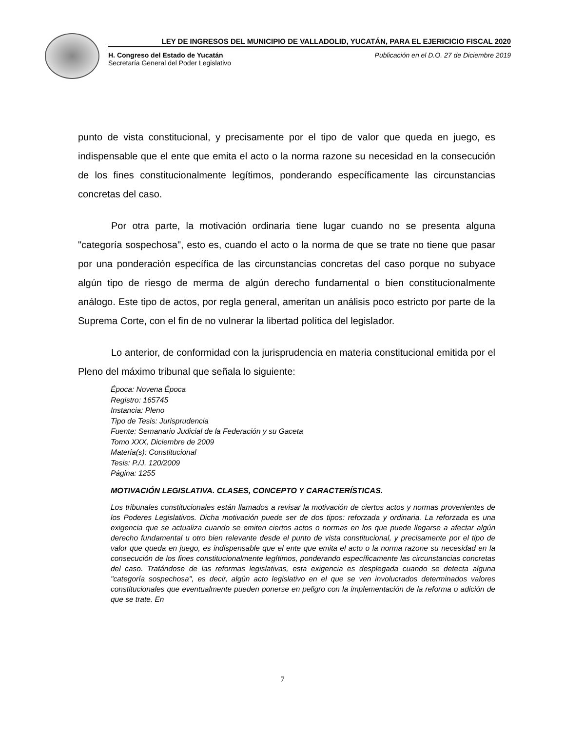LEY DE INGRESOS DEL MUNICIPIO DE VALLADOLID, YUCATÁN, PARA EL EJERICICIO FISCAL 2020
H. Congreso del Estado de Yucatán
Secretaría General del Poder Legislativo
Publicación en el D.O. 27 de Diciembre 2019
punto de vista constitucional, y precisamente por el tipo de valor que queda en juego, es indispensable que el ente que emita el acto o la norma razone su necesidad en la consecución de los fines constitucionalmente legítimos, ponderando específicamente las circunstancias concretas del caso.
Por otra parte, la motivación ordinaria tiene lugar cuando no se presenta alguna "categoría sospechosa", esto es, cuando el acto o la norma de que se trate no tiene que pasar por una ponderación específica de las circunstancias concretas del caso porque no subyace algún tipo de riesgo de merma de algún derecho fundamental o bien constitucionalmente análogo. Este tipo de actos, por regla general, ameritan un análisis poco estricto por parte de la Suprema Corte, con el fin de no vulnerar la libertad política del legislador.
Lo anterior, de conformidad con la jurisprudencia en materia constitucional emitida por el Pleno del máximo tribunal que señala lo siguiente:
Época: Novena Época
Registro: 165745
Instancia: Pleno
Tipo de Tesis: Jurisprudencia
Fuente: Semanario Judicial de la Federación y su Gaceta
Tomo XXX, Diciembre de 2009
Materia(s): Constitucional
Tesis: P./J. 120/2009
Página: 1255
MOTIVACIÓN LEGISLATIVA. CLASES, CONCEPTO Y CARACTERÍSTICAS.
Los tribunales constitucionales están llamados a revisar la motivación de ciertos actos y normas provenientes de los Poderes Legislativos. Dicha motivación puede ser de dos tipos: reforzada y ordinaria. La reforzada es una exigencia que se actualiza cuando se emiten ciertos actos o normas en los que puede llegarse a afectar algún derecho fundamental u otro bien relevante desde el punto de vista constitucional, y precisamente por el tipo de valor que queda en juego, es indispensable que el ente que emita el acto o la norma razone su necesidad en la consecución de los fines constitucionalmente legítimos, ponderando específicamente las circunstancias concretas del caso. Tratándose de las reformas legislativas, esta exigencia es desplegada cuando se detecta alguna "categoría sospechosa", es decir, algún acto legislativo en el que se ven involucrados determinados valores constitucionales que eventualmente pueden ponerse en peligro con la implementación de la reforma o adición de que se trate. En
7